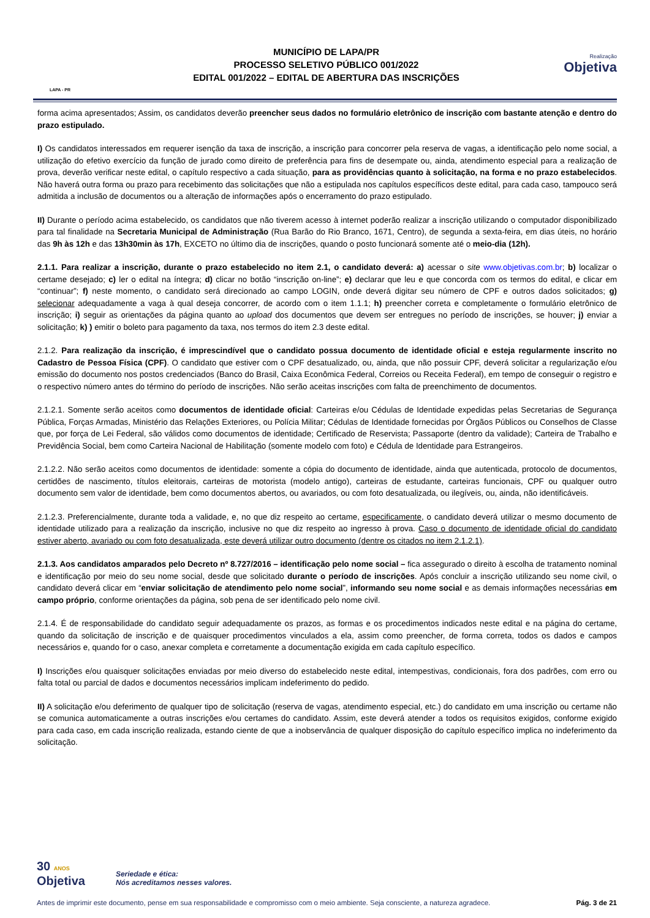LAPA - PR
MUNICÍPIO DE LAPA/PR
PROCESSO SELETIVO PÚBLICO 001/2022
EDITAL 001/2022 – EDITAL DE ABERTURA DAS INSCRIÇÕES
Realização
Objetiva
forma acima apresentados; Assim, os candidatos deverão preencher seus dados no formulário eletrônico de inscrição com bastante atenção e dentro do prazo estipulado.
I) Os candidatos interessados em requerer isenção da taxa de inscrição, a inscrição para concorrer pela reserva de vagas, a identificação pelo nome social, a utilização do efetivo exercício da função de jurado como direito de preferência para fins de desempate ou, ainda, atendimento especial para a realização de prova, deverão verificar neste edital, o capítulo respectivo a cada situação, para as providências quanto à solicitação, na forma e no prazo estabelecidos. Não haverá outra forma ou prazo para recebimento das solicitações que não a estipulada nos capítulos específicos deste edital, para cada caso, tampouco será admitida a inclusão de documentos ou a alteração de informações após o encerramento do prazo estipulado.
II) Durante o período acima estabelecido, os candidatos que não tiverem acesso à internet poderão realizar a inscrição utilizando o computador disponibilizado para tal finalidade na Secretaria Municipal de Administração (Rua Barão do Rio Branco, 1671, Centro), de segunda a sexta-feira, em dias úteis, no horário das 9h às 12h e das 13h30min às 17h, EXCETO no último dia de inscrições, quando o posto funcionará somente até o meio-dia (12h).
2.1.1. Para realizar a inscrição, durante o prazo estabelecido no item 2.1, o candidato deverá: a) acessar o site www.objetivas.com.br; b) localizar o certame desejado; c) ler o edital na íntegra; d) clicar no botão “inscrição on-line”; e) declarar que leu e que concorda com os termos do edital, e clicar em “continuar”; f) neste momento, o candidato será direcionado ao campo LOGIN, onde deverá digitar seu número de CPF e outros dados solicitados; g) selecionar adequadamente a vaga à qual deseja concorrer, de acordo com o item 1.1.1; h) preencher correta e completamente o formulário eletrônico de inscrição; i) seguir as orientações da página quanto ao upload dos documentos que devem ser entregues no período de inscrições, se houver; j) enviar a solicitação; k) ) emitir o boleto para pagamento da taxa, nos termos do item 2.3 deste edital.
2.1.2. Para realização da inscrição, é imprescindível que o candidato possua documento de identidade oficial e esteja regularmente inscrito no Cadastro de Pessoa Física (CPF). O candidato que estiver com o CPF desatualizado, ou, ainda, que não possuir CPF, deverá solicitar a regularização e/ou emissão do documento nos postos credenciados (Banco do Brasil, Caixa Econômica Federal, Correios ou Receita Federal), em tempo de conseguir o registro e o respectivo número antes do término do período de inscrições. Não serão aceitas inscrições com falta de preenchimento de documentos.
2.1.2.1. Somente serão aceitos como documentos de identidade oficial: Carteiras e/ou Cédulas de Identidade expedidas pelas Secretarias de Segurança Pública, Forças Armadas, Ministério das Relações Exteriores, ou Polícia Militar; Cédulas de Identidade fornecidas por Órgãos Públicos ou Conselhos de Classe que, por força de Lei Federal, são válidos como documentos de identidade; Certificado de Reservista; Passaporte (dentro da validade); Carteira de Trabalho e Previdência Social, bem como Carteira Nacional de Habilitação (somente modelo com foto) e Cédula de Identidade para Estrangeiros.
2.1.2.2. Não serão aceitos como documentos de identidade: somente a cópia do documento de identidade, ainda que autenticada, protocolo de documentos, certidões de nascimento, títulos eleitorais, carteiras de motorista (modelo antigo), carteiras de estudante, carteiras funcionais, CPF ou qualquer outro documento sem valor de identidade, bem como documentos abertos, ou avariados, ou com foto desatualizada, ou ilegíveis, ou, ainda, não identificáveis.
2.1.2.3. Preferencialmente, durante toda a validade, e, no que diz respeito ao certame, especificamente, o candidato deverá utilizar o mesmo documento de identidade utilizado para a realização da inscrição, inclusive no que diz respeito ao ingresso à prova. Caso o documento de identidade oficial do candidato estiver aberto, avariado ou com foto desatualizada, este deverá utilizar outro documento (dentre os citados no item 2.1.2.1).
2.1.3. Aos candidatos amparados pelo Decreto nº 8.727/2016 – identificação pelo nome social – fica assegurado o direito à escolha de tratamento nominal e identificação por meio do seu nome social, desde que solicitado durante o período de inscrições. Após concluir a inscrição utilizando seu nome civil, o candidato deverá clicar em “enviar solicitação de atendimento pelo nome social”, informando seu nome social e as demais informações necessárias em campo próprio, conforme orientações da página, sob pena de ser identificado pelo nome civil.
2.1.4. É de responsabilidade do candidato seguir adequadamente os prazos, as formas e os procedimentos indicados neste edital e na página do certame, quando da solicitação de inscrição e de quaisquer procedimentos vinculados a ela, assim como preencher, de forma correta, todos os dados e campos necessários e, quando for o caso, anexar completa e corretamente a documentação exigida em cada capítulo específico.
I) Inscrições e/ou quaisquer solicitações enviadas por meio diverso do estabelecido neste edital, intempestivas, condicionais, fora dos padrões, com erro ou falta total ou parcial de dados e documentos necessários implicam indeferimento do pedido.
II) A solicitação e/ou deferimento de qualquer tipo de solicitação (reserva de vagas, atendimento especial, etc.) do candidato em uma inscrição ou certame não se comunica automaticamente a outras inscrições e/ou certames do candidato. Assim, este deverá atender a todos os requisitos exigidos, conforme exigido para cada caso, em cada inscrição realizada, estando ciente de que a inobservância de qualquer disposição do capítulo específico implica no indeferimento da solicitação.
30 ANOS
Objetiva
Seriedade e ética:
Nós acreditamos nesses valores.
Antes de imprimir este documento, pense em sua responsabilidade e compromisso com o meio ambiente. Seja consciente, a natureza agradece. Pág. 3 de 21